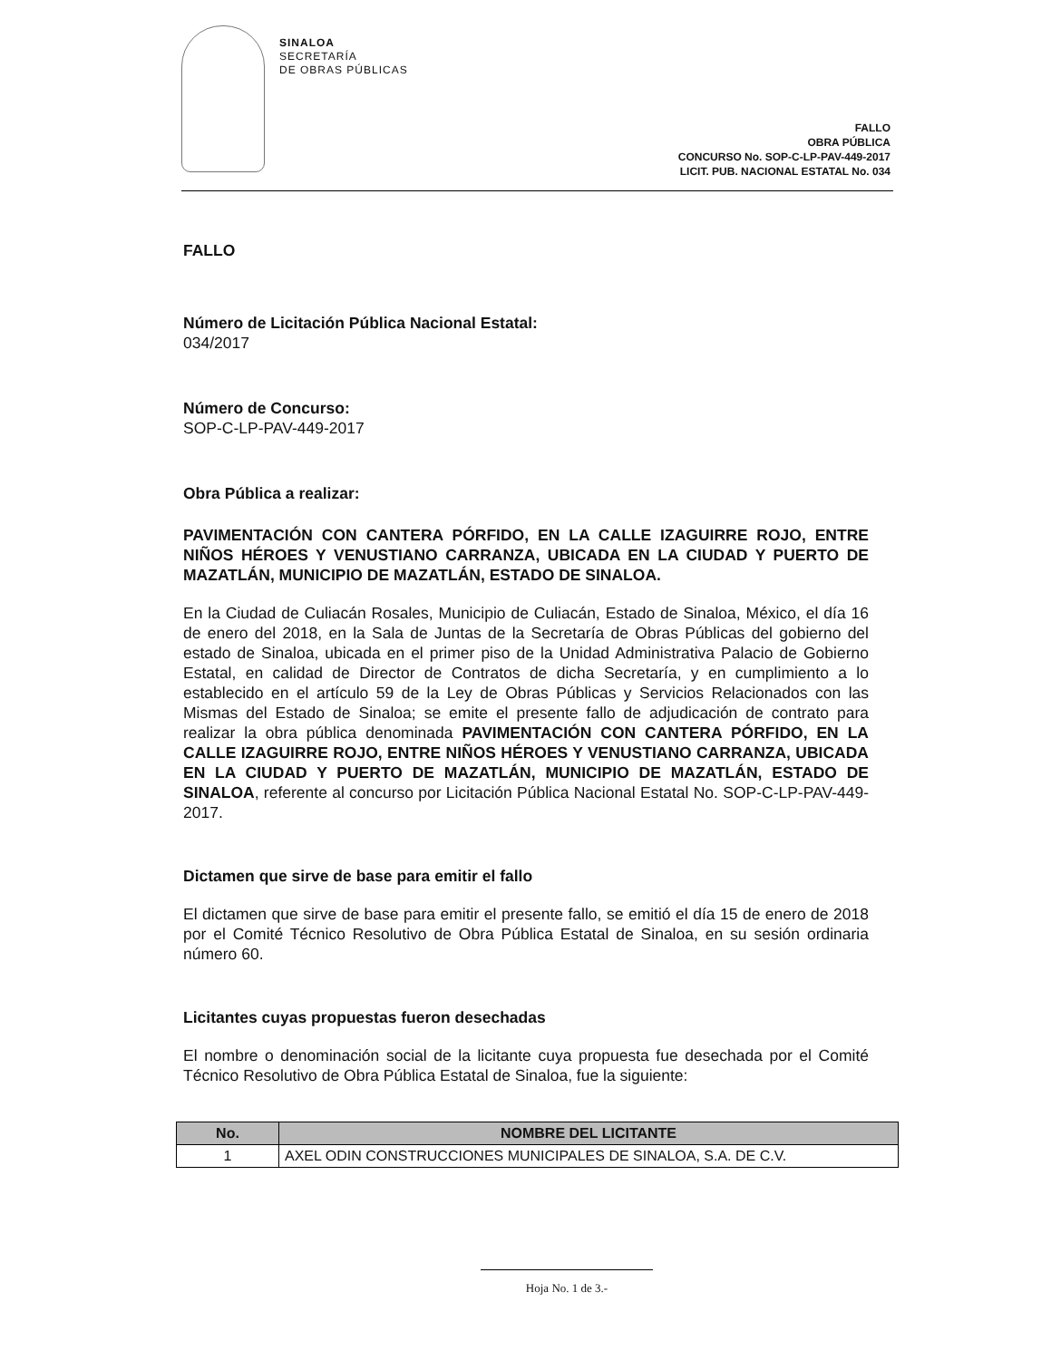SINALOA
SECRETARÍA
DE OBRAS PÚBLICAS
FALLO
OBRA PÚBLICA
CONCURSO No. SOP-C-LP-PAV-449-2017
LICIT. PUB. NACIONAL ESTATAL No. 034
FALLO
Número de Licitación Pública Nacional Estatal:
034/2017
Número de Concurso:
SOP-C-LP-PAV-449-2017
Obra Pública a realizar:
PAVIMENTACIÓN CON CANTERA PÓRFIDO, EN LA CALLE IZAGUIRRE ROJO, ENTRE NIÑOS HÉROES Y VENUSTIANO CARRANZA, UBICADA EN LA CIUDAD Y PUERTO DE MAZATLÁN, MUNICIPIO DE MAZATLÁN, ESTADO DE SINALOA.
En la Ciudad de Culiacán Rosales, Municipio de Culiacán, Estado de Sinaloa, México, el día 16 de enero del 2018, en la Sala de Juntas de la Secretaría de Obras Públicas del gobierno del estado de Sinaloa, ubicada en el primer piso de la Unidad Administrativa Palacio de Gobierno Estatal, en calidad de Director de Contratos de dicha Secretaría, y en cumplimiento a lo establecido en el artículo 59 de la Ley de Obras Públicas y Servicios Relacionados con las Mismas del Estado de Sinaloa; se emite el presente fallo de adjudicación de contrato para realizar la obra pública denominada PAVIMENTACIÓN CON CANTERA PÓRFIDO, EN LA CALLE IZAGUIRRE ROJO, ENTRE NIÑOS HÉROES Y VENUSTIANO CARRANZA, UBICADA EN LA CIUDAD Y PUERTO DE MAZATLÁN, MUNICIPIO DE MAZATLÁN, ESTADO DE SINALOA, referente al concurso por Licitación Pública Nacional Estatal No. SOP-C-LP-PAV-449-2017.
Dictamen que sirve de base para emitir el fallo
El dictamen que sirve de base para emitir el presente fallo, se emitió el día 15 de enero de 2018 por el Comité Técnico Resolutivo de Obra Pública Estatal de Sinaloa, en su sesión ordinaria número 60.
Licitantes cuyas propuestas fueron desechadas
El nombre o denominación social de la licitante cuya propuesta fue desechada por el Comité Técnico Resolutivo de Obra Pública Estatal de Sinaloa, fue la siguiente:
| No. | NOMBRE DEL LICITANTE |
| --- | --- |
| 1 | AXEL ODIN CONSTRUCCIONES MUNICIPALES DE SINALOA, S.A. DE C.V. |
Hoja No. 1 de 3.-